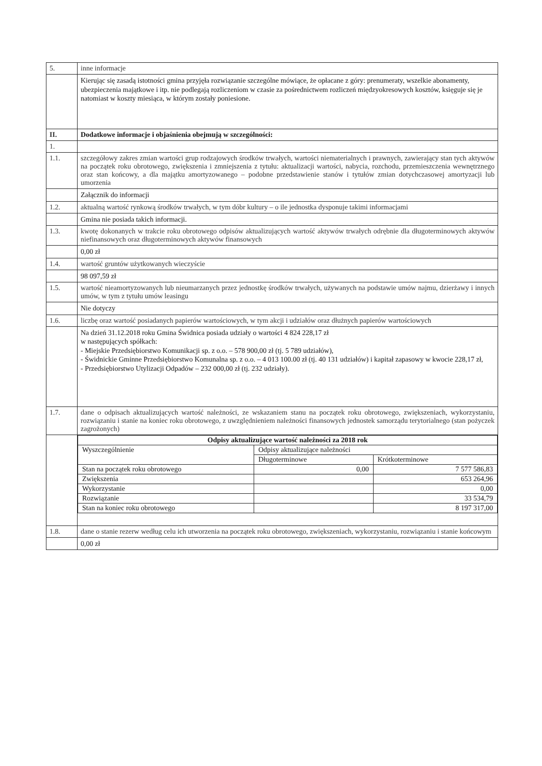| 5. | inne informacje |
| | Kierując się zasadą istotności gmina przyjęła rozwiązanie szczególne mówiące, że opłacane z góry: prenumeraty, wszelkie abonamenty, ubezpieczenia majątkowe i itp. nie podlegają rozliczeniom w czasie za pośrednictwem rozliczeń międzyokresowych kosztów, księguje się je natomiast w koszty miesiąca, w którym zostały poniesione. |
| II. | Dodatkowe informacje i objaśnienia obejmują w szczególności: |
| 1. | |
| 1.1. | szczegółowy zakres zmian wartości grup rodzajowych środków trwałych, wartości niematerialnych i prawnych, zawierający stan tych aktywów na początek roku obrotowego, zwiększenia i zmniejszenia z tytułu: aktualizacji wartości, nabycia, rozchodu, przemieszczenia wewnętrznego oraz stan końcowy, a dla majątku amortyzowanego – podobne przedstawienie stanów i tytułów zmian dotychczasowej amortyzacji lub umorzenia |
| | Załącznik do informacji |
| 1.2. | aktualną wartość rynkową środków trwałych, w tym dóbr kultury – o ile jednostka dysponuje takimi informacjami |
| | Gmina nie posiada takich informacji. |
| 1.3. | kwotę dokonanych w trakcie roku obrotowego odpisów aktualizujących wartość aktywów trwałych odrębnie dla długoterminowych aktywów niefinansowych oraz długoterminowych aktywów finansowych |
| | 0,00 zł |
| 1.4. | wartość gruntów użytkowanych wieczyście |
| | 98 097,59 zł |
| 1.5. | wartość nieamortyzowanych lub nieumarzanych przez jednostkę środków trwałych, używanych na podstawie umów najmu, dzierżawy i innych umów, w tym z tytułu umów leasingu |
| | Nie dotyczy |
| 1.6. | liczbę oraz wartość posiadanych papierów wartościowych, w tym akcji i udziałów oraz dłużnych papierów wartościowych |
| | Na dzień 31.12.2018 roku Gmina Świdnica posiada udziały o wartości 4 824 228,17 zł w następujących spółkach: - Miejskie Przedsiębiorstwo Komunikacji sp. z o.o. – 578 900,00 zł (tj. 5 789 udziałów), - Świdnickie Gminne Przedsiębiorstwo Komunalna sp. z o.o. – 4 013 100.00 zł (tj. 40 131 udziałów) i kapitał zapasowy w kwocie 228,17 zł, - Przedsiębiorstwo Utylizacji Odpadów – 232 000,00 zł (tj. 232 udziały). |
| 1.7. | dane o odpisach aktualizujących wartość należności, ze wskazaniem stanu na początek roku obrotowego, zwiększeniach, wykorzystaniu, rozwiązaniu i stanie na koniec roku obrotowego, z uwzględnieniem należności finansowych jednostek samorządu terytorialnego (stan pożyczek zagrożonych) |
| | / Odpisy aktualizujące wartość należności za 2018 rok / / / / Wyszczególnienie / Odpisy aktualizujące należności / / / / Długoterminowe / Krótkoterminowe / / Stan na początek roku obrotowego / 0,00 / 7 577 586,83 / / Zwiększenia / / 653 264,96 / / Wykorzystanie / / 0,00 / / Rozwiązanie / / 33 534,79 / / Stan na koniec roku obrotowego / / 8 197 317,00 / |
| 1.8. | dane o stanie rezerw według celu ich utworzenia na początek roku obrotowego, zwiększeniach, wykorzystaniu, rozwiązaniu i stanie końcowym |
| | 0,00 zł |